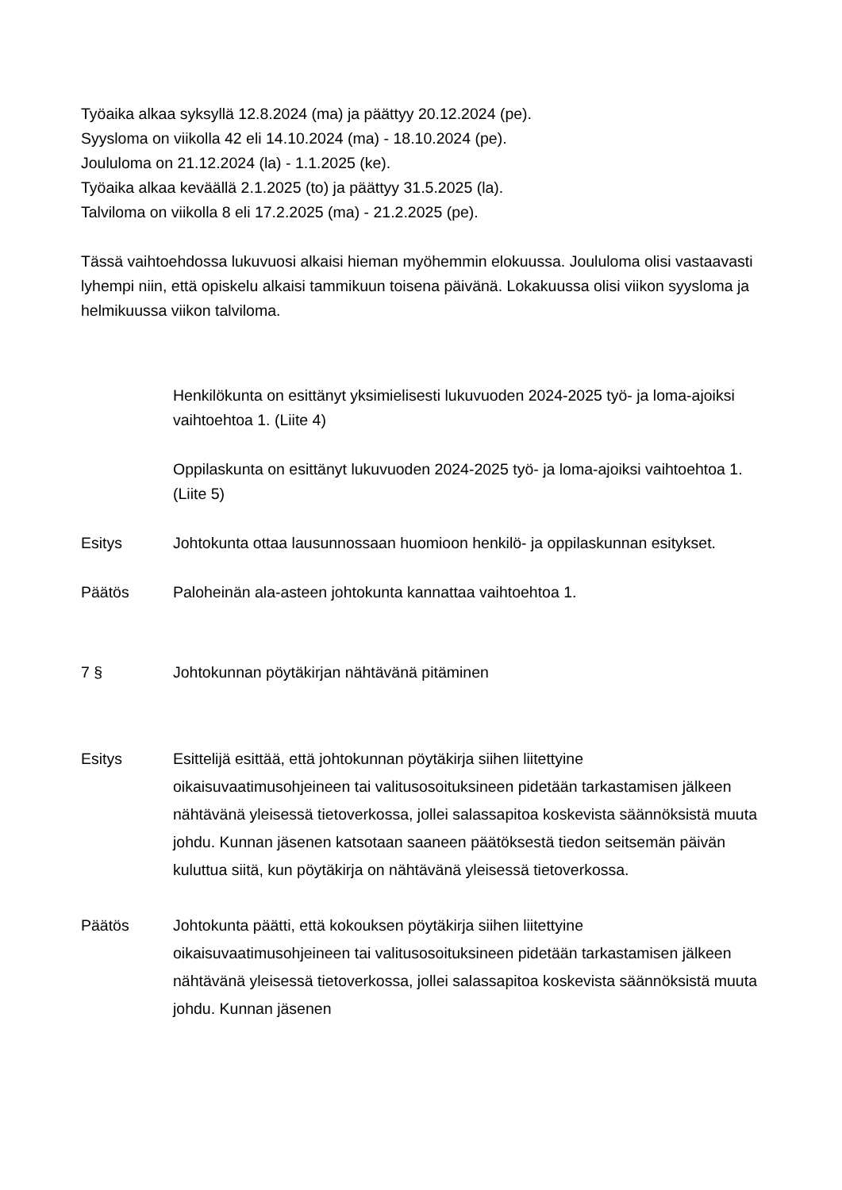Työaika alkaa syksyllä 12.8.2024 (ma) ja päättyy 20.12.2024 (pe).
Syysloma on viikolla 42 eli 14.10.2024 (ma) - 18.10.2024 (pe).
Joululoma on 21.12.2024 (la) - 1.1.2025 (ke).
Työaika alkaa keväällä 2.1.2025 (to) ja päättyy 31.5.2025 (la).
Talviloma on viikolla 8 eli 17.2.2025 (ma) - 21.2.2025 (pe).
Tässä vaihtoehdossa lukuvuosi alkaisi hieman myöhemmin elokuussa. Joululoma olisi vastaavasti lyhempi niin, että opiskelu alkaisi tammikuun toisena päivänä. Lokakuussa olisi viikon syysloma ja helmikuussa viikon talviloma.
Henkilökunta on esittänyt yksimielisesti lukuvuoden 2024-2025 työ- ja loma-ajoiksi vaihtoehtoa 1. (Liite 4)
Oppilaskunta on esittänyt lukuvuoden 2024-2025 työ- ja loma-ajoiksi vaihtoehtoa 1. (Liite 5)
Esitys Johtokunta ottaa lausunnossaan huomioon henkilö- ja oppilaskunnan esitykset.
Päätös Paloheinän ala-asteen johtokunta kannattaa vaihtoehtoa 1.
7 § Johtokunnan pöytäkirjan nähtävänä pitäminen
Esitys Esittelijä esittää, että johtokunnan pöytäkirja siihen liitettyine oikaisuvaatimusohjeineen tai valitusosoituksineen pidetään tarkastamisen jälkeen nähtävänä yleisessä tietoverkossa, jollei salassapitoa koskevista säännöksistä muuta johdu. Kunnan jäsenen katsotaan saaneen päätöksestä tiedon seitsemän päivän kuluttua siitä, kun pöytäkirja on nähtävänä yleisessä tietoverkossa.
Päätös Johtokunta päätti, että kokouksen pöytäkirja siihen liitettyine oikaisuvaatimusohjeineen tai valitusosoituksineen pidetään tarkastamisen jälkeen nähtävänä yleisessä tietoverkossa, jollei salassapitoa koskevista säännöksistä muuta johdu. Kunnan jäsenen